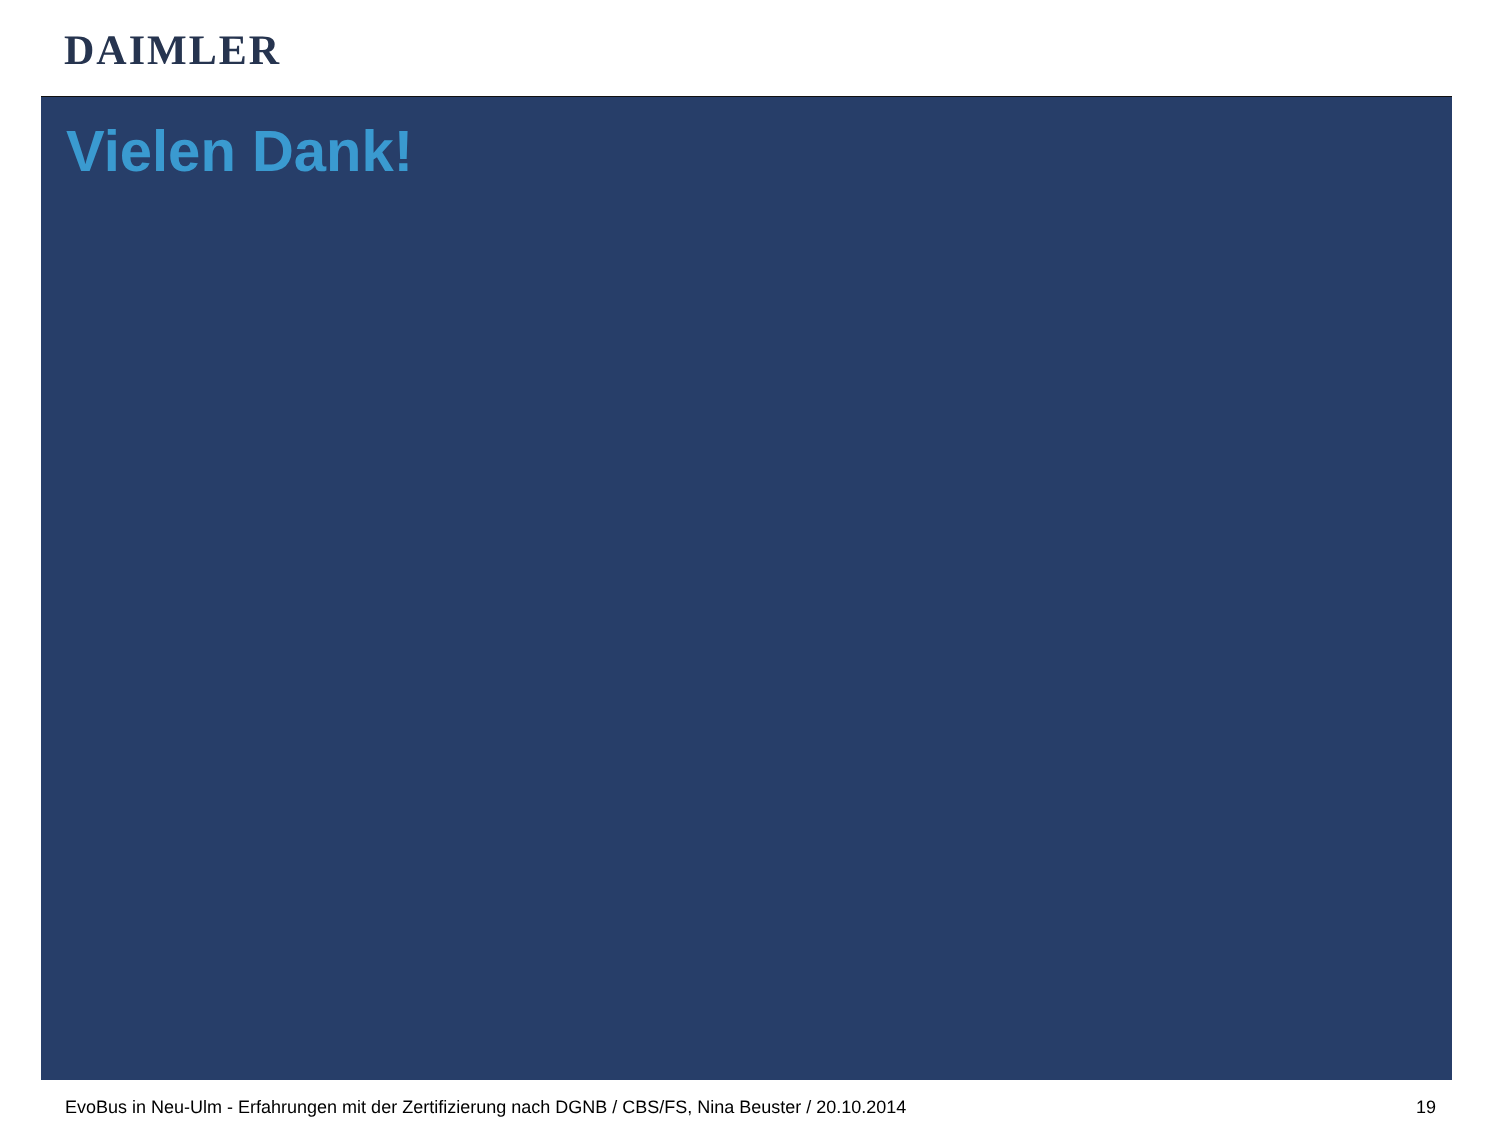DAIMLER
Vielen Dank!
EvoBus in Neu-Ulm - Erfahrungen mit der Zertifizierung nach DGNB / CBS/FS, Nina Beuster / 20.10.2014 19